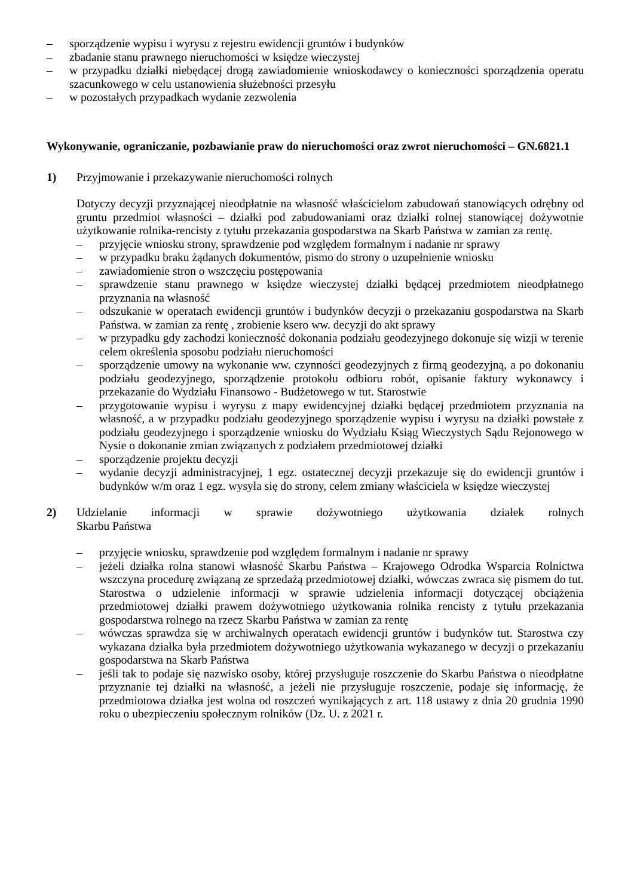– sporządzenie wypisu i wyrysu z rejestru ewidencji gruntów i budynków
– zbadanie stanu prawnego nieruchomości w księdze wieczystej
– w przypadku działki niebędącej drogą zawiadomienie wnioskodawcy o konieczności sporządzenia operatu szacunkowego w celu ustanowienia służebności przesyłu
– w pozostałych przypadkach wydanie zezwolenia
Wykonywanie, ograniczanie, pozbawianie praw do nieruchomości oraz zwrot nieruchomości – GN.6821.1
1) Przyjmowanie i przekazywanie nieruchomości rolnych
Dotyczy decyzji przyznającej nieodpłatnie na własność właścicielom zabudowań stanowiących odrębny od gruntu przedmiot własności – działki pod zabudowaniami oraz działki rolnej stanowiącej dożywotnie użytkowanie rolnika-rencisty z tytułu przekazania gospodarstwa na Skarb Państwa w zamian za rentę.
– przyjęcie wniosku strony, sprawdzenie pod względem formalnym i nadanie nr sprawy
– w przypadku braku żądanych dokumentów, pismo do strony o uzupełnienie wniosku
– zawiadomienie stron o wszczęciu postępowania
– sprawdzenie stanu prawnego w księdze wieczystej działki będącej przedmiotem nieodpłatnego przyznania na własność
– odszukanie w operatach ewidencji gruntów i budynków decyzji o przekazaniu gospodarstwa na Skarb Państwa. w zamian za rentę , zrobienie ksero ww. decyzji do akt sprawy
– w przypadku gdy zachodzi konieczność dokonania podziału geodezyjnego dokonuje się wizji w terenie celem określenia sposobu podziału nieruchomości
– sporządzenie umowy na wykonanie ww. czynności geodezyjnych z firmą geodezyjną, a po dokonaniu podziału geodezyjnego, sporządzenie protokołu odbioru robót, opisanie faktury wykonawcy i przekazanie do Wydziału Finansowo - Budżetowego w tut. Starostwie
– przygotowanie wypisu i wyrysu z mapy ewidencyjnej działki będącej przedmiotem przyznania na własność, a w przypadku podziału geodezyjnego sporządzenie wypisu i wyrysu na działki powstałe z podziału geodezyjnego i sporządzenie wniosku do Wydziału Ksiąg Wieczystych Sądu Rejonowego w Nysie o dokonanie zmian związanych z podziałem przedmiotowej działki
– sporządzenie projektu decyzji
– wydanie decyzji administracyjnej, 1 egz. ostatecznej decyzji przekazuje się do ewidencji gruntów i budynków w/m oraz 1 egz. wysyła się do strony, celem zmiany właściciela w księdze wieczystej
2) Udzielanie informacji w sprawie dożywotniego użytkowania działek rolnych
Skarbu Państwa
– przyjęcie wniosku, sprawdzenie pod względem formalnym i nadanie nr sprawy
– jeżeli działka rolna stanowi własność Skarbu Państwa – Krajowego Odrodka Wsparcia Rolnictwa wszczyna procedurę związaną ze sprzedażą przedmiotowej działki, wówczas zwraca się pismem do tut. Starostwa o udzielenie informacji w sprawie udzielenia informacji dotyczącej obciążenia przedmiotowej działki prawem dożywotniego użytkowania rolnika rencisty z tytułu przekazania gospodarstwa rolnego na rzecz Skarbu Państwa w zamian za rentę
– wówczas sprawdza się w archiwalnych operatach ewidencji gruntów i budynków tut. Starostwa czy wykazana działka była przedmiotem dożywotniego użytkowania wykazanego w decyzji o przekazaniu gospodarstwa na Skarb Państwa
– jeśli tak to podaje się nazwisko osoby, której przysługuje roszczenie do Skarbu Państwa o nieodpłatne przyznanie tej działki na własność, a jeżeli nie przysługuje roszczenie, podaje się informację, że przedmiotowa działka jest wolna od roszczeń wynikających z art. 118 ustawy z dnia 20 grudnia 1990 roku o ubezpieczeniu społecznym rolników (Dz. U. z 2021 r.